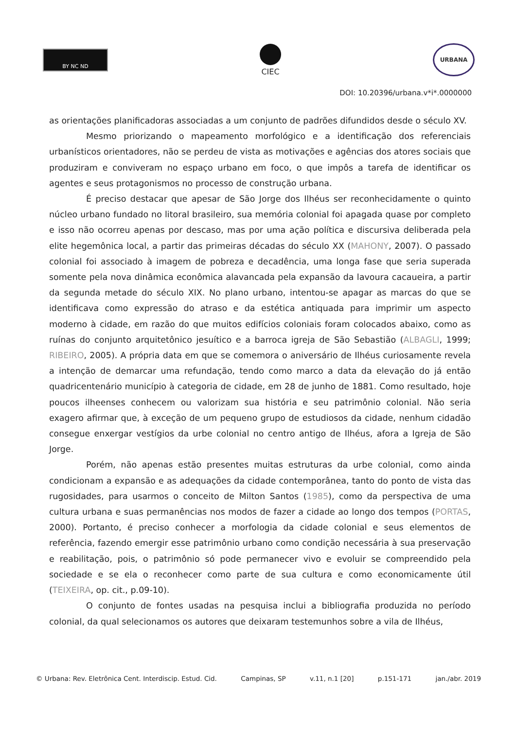BY NC ND
CIEC
URBANA
DOI: 10.20396/urbana.v*i*.0000000
as orientações planificadoras associadas a um conjunto de padrões difundidos desde o século XV.
Mesmo priorizando o mapeamento morfológico e a identificação dos referenciais urbanísticos orientadores, não se perdeu de vista as motivações e agências dos atores sociais que produziram e conviveram no espaço urbano em foco, o que impôs a tarefa de identificar os agentes e seus protagonismos no processo de construção urbana.
É preciso destacar que apesar de São Jorge dos Ilhéus ser reconhecidamente o quinto núcleo urbano fundado no litoral brasileiro, sua memória colonial foi apagada quase por completo e isso não ocorreu apenas por descaso, mas por uma ação política e discursiva deliberada pela elite hegemônica local, a partir das primeiras décadas do século XX (MAHONY, 2007). O passado colonial foi associado à imagem de pobreza e decadência, uma longa fase que seria superada somente pela nova dinâmica econômica alavancada pela expansão da lavoura cacaueira, a partir da segunda metade do século XIX. No plano urbano, intentou-se apagar as marcas do que se identificava como expressão do atraso e da estética antiquada para imprimir um aspecto moderno à cidade, em razão do que muitos edifícios coloniais foram colocados abaixo, como as ruínas do conjunto arquitetônico jesuítico e a barroca igreja de São Sebastião (ALBAGLI, 1999; RIBEIRO, 2005). A própria data em que se comemora o aniversário de Ilhéus curiosamente revela a intenção de demarcar uma refundação, tendo como marco a data da elevação do já então quadricentenário município à categoria de cidade, em 28 de junho de 1881. Como resultado, hoje poucos ilheenses conhecem ou valorizam sua história e seu patrimônio colonial. Não seria exagero afirmar que, à exceção de um pequeno grupo de estudiosos da cidade, nenhum cidadão consegue enxergar vestígios da urbe colonial no centro antigo de Ilhéus, afora a Igreja de São Jorge.
Porém, não apenas estão presentes muitas estruturas da urbe colonial, como ainda condicionam a expansão e as adequações da cidade contemporânea, tanto do ponto de vista das rugosidades, para usarmos o conceito de Milton Santos (1985), como da perspectiva de uma cultura urbana e suas permanências nos modos de fazer a cidade ao longo dos tempos (PORTAS, 2000). Portanto, é preciso conhecer a morfologia da cidade colonial e seus elementos de referência, fazendo emergir esse patrimônio urbano como condição necessária à sua preservação e reabilitação, pois, o patrimônio só pode permanecer vivo e evoluir se compreendido pela sociedade e se ela o reconhecer como parte de sua cultura e como economicamente útil (TEIXEIRA, op. cit., p.09-10).
O conjunto de fontes usadas na pesquisa inclui a bibliografia produzida no período colonial, da qual selecionamos os autores que deixaram testemunhos sobre a vila de Ilhéus,
© Urbana: Rev. Eletrônica Cent. Interdiscip. Estud. Cid. Campinas, SP v.11, n.1 [20] p.151-171 jan./abr. 2019